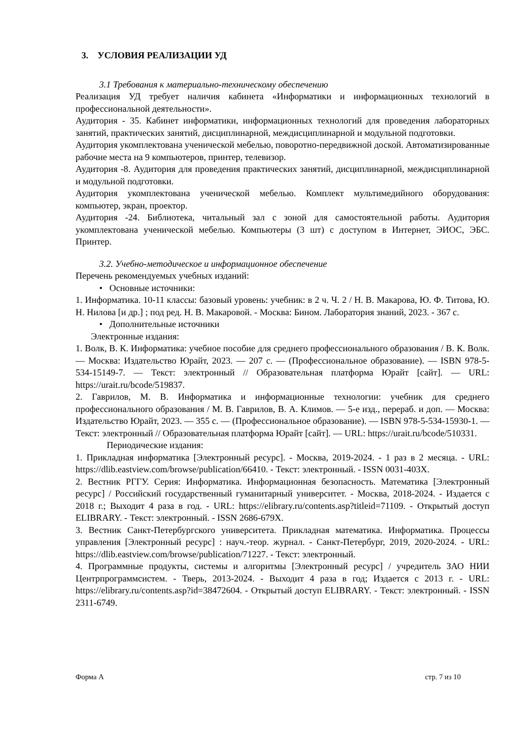3. УСЛОВИЯ РЕАЛИЗАЦИИ УД
3.1 Требования к материально-техническому обеспечению
Реализация УД требует наличия кабинета «Информатики и информационных технологий в профессиональной деятельности».
Аудитория - 35. Кабинет информатики, информационных технологий для проведения лабораторных занятий, практических занятий, дисциплинарной, междисциплинарной и модульной подготовки.
Аудитория укомплектована ученической мебелью, поворотно-передвижной доской. Автоматизированные рабочие места на 9 компьютеров, принтер, телевизор.
Аудитория -8. Аудитория для проведения практических занятий, дисциплинарной, междисциплинарной и модульной подготовки.
Аудитория укомплектована ученической мебелью. Комплект мультимедийного оборудования: компьютер, экран, проектор.
Аудитория -24. Библиотека, читальный зал с зоной для самостоятельной работы. Аудитория укомплектована ученической мебелью. Компьютеры (3 шт) с доступом в Интернет, ЭИОС, ЭБС. Принтер.
3.2. Учебно-методическое и информационное обеспечение
Перечень рекомендуемых учебных изданий:
• Основные источники:
1. Информатика. 10-11 классы: базовый уровень: учебник: в 2 ч. Ч. 2 / Н. В. Макарова, Ю. Ф. Титова, Ю. Н. Нилова [и др.] ; под ред. Н. В. Макаровой. - Москва: Бином. Лаборатория знаний, 2023. - 367 с.
• Дополнительные источники
Электронные издания:
1. Волк, В. К. Информатика: учебное пособие для среднего профессионального образования / В. К. Волк. — Москва: Издательство Юрайт, 2023. — 207 с. — (Профессиональное образование). — ISBN 978-5-534-15149-7. — Текст: электронный // Образовательная платформа Юрайт [сайт]. — URL: https://urait.ru/bcode/519837.
2. Гаврилов, М. В. Информатика и информационные технологии: учебник для среднего профессионального образования / М. В. Гаврилов, В. А. Климов. — 5-е изд., перераб. и доп. — Москва: Издательство Юрайт, 2023. — 355 с. — (Профессиональное образование). — ISBN 978-5-534-15930-1. — Текст: электронный // Образовательная платформа Юрайт [сайт]. — URL: https://urait.ru/bcode/510331.
Периодические издания:
1. Прикладная информатика [Электронный ресурс]. - Москва, 2019-2024. - 1 раз в 2 месяца. - URL: https://dlib.eastview.com/browse/publication/66410. - Текст: электронный. - ISSN 0031-403X.
2. Вестник РГГУ. Серия: Информатика. Информационная безопасность. Математика [Электронный ресурс] / Российский государственный гуманитарный университет. - Москва, 2018-2024. - Издается с 2018 г.; Выходит 4 раза в год. - URL: https://elibrary.ru/contents.asp?titleid=71109. - Открытый доступ ELIBRARY. - Текст: электронный. - ISSN 2686-679X.
3. Вестник Санкт-Петербургского университета. Прикладная математика. Информатика. Процессы управления [Электронный ресурс] : науч.-теор. журнал. - Санкт-Петербург, 2019, 2020-2024. - URL: https://dlib.eastview.com/browse/publication/71227. - Текст: электронный.
4. Программные продукты, системы и алгоритмы [Электронный ресурс] / учредитель ЗАО НИИ Центрпрограммсистем. - Тверь, 2013-2024. - Выходит 4 раза в год; Издается с 2013 г. - URL: https://elibrary.ru/contents.asp?id=38472604. - Открытый доступ ELIBRARY. - Текст: электронный. - ISSN 2311-6749.
Форма А стр. 7 из 10